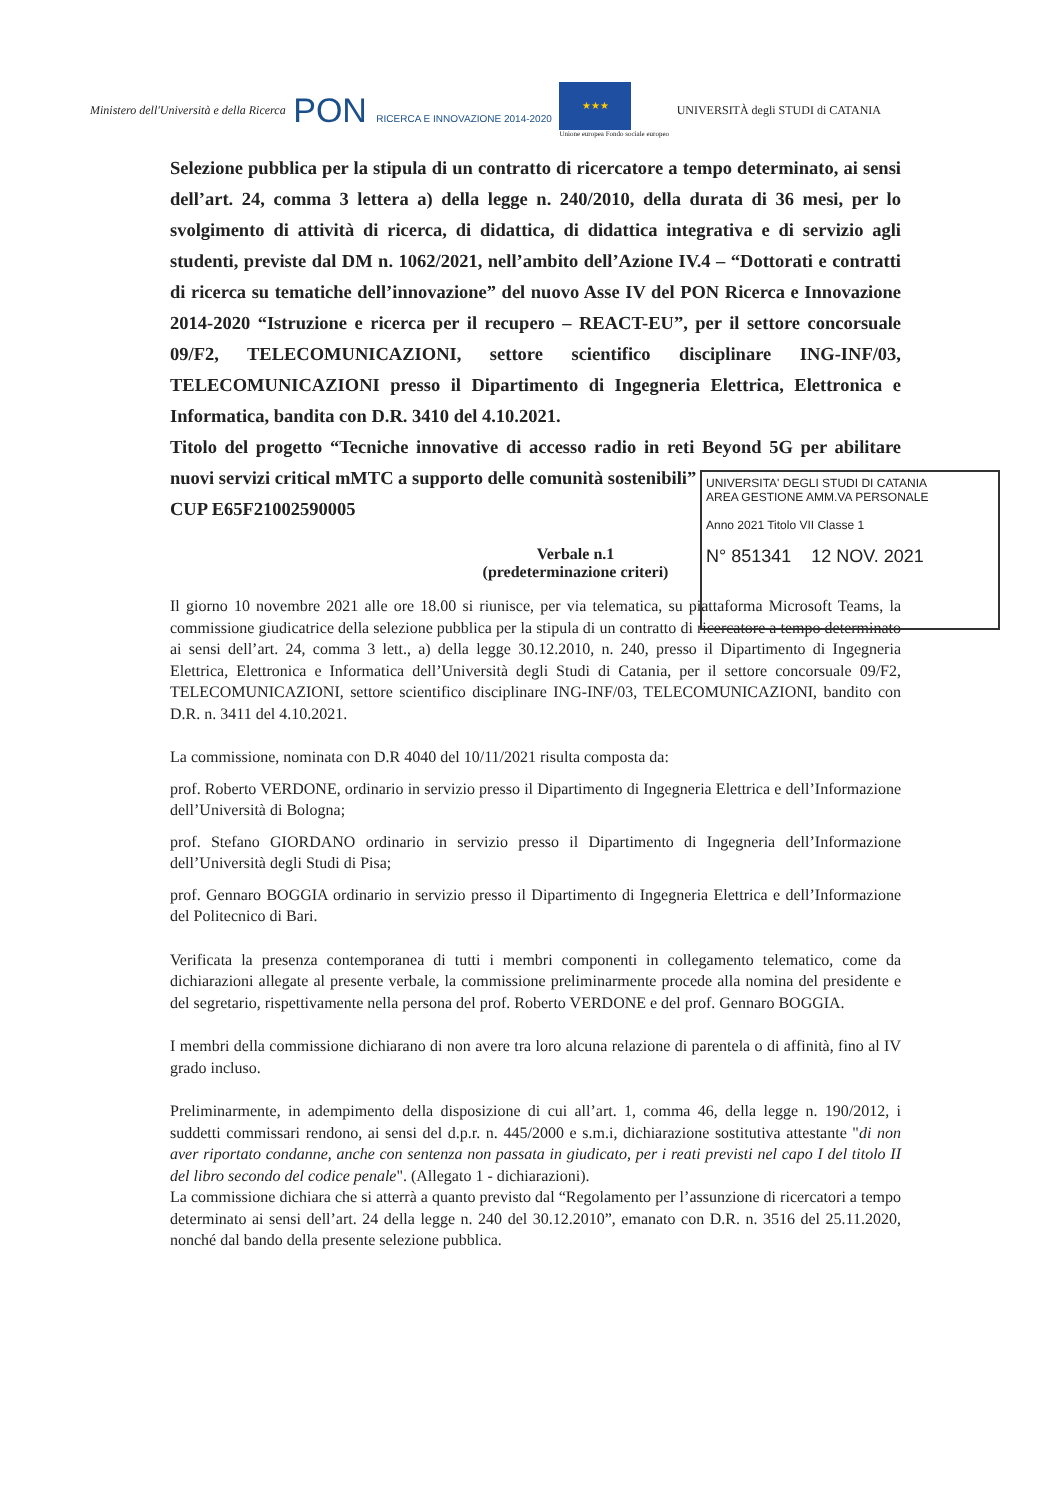Ministero dell'Università e della Ricerca
PON RICERCA E INNOVAZIONE 2014-2020
★★★
Unione europea Fondo sociale europeo
UNIVERSITÀ degli STUDI di CATANIA
Selezione pubblica per la stipula di un contratto di ricercatore a tempo determinato, ai sensi dell’art. 24, comma 3 lettera a) della legge n. 240/2010, della durata di 36 mesi, per lo svolgimento di attività di ricerca, di didattica, di didattica integrativa e di servizio agli studenti, previste dal DM n. 1062/2021, nell’ambito dell’Azione IV.4 – “Dottorati e contratti di ricerca su tematiche dell’innovazione” del nuovo Asse IV del PON Ricerca e Innovazione 2014-2020 “Istruzione e ricerca per il recupero – REACT-EU”, per il settore concorsuale 09/F2, TELECOMUNICAZIONI, settore scientifico disciplinare ING-INF/03, TELECOMUNICAZIONI presso il Dipartimento di Ingegneria Elettrica, Elettronica e Informatica, bandita con D.R. 3410 del 4.10.2021.
Titolo del progetto “Tecniche innovative di accesso radio in reti Beyond 5G per abilitare nuovi servizi critical mMTC a supporto delle comunità sostenibili”
CUP E65F21002590005
Verbale n.1
(predeterminazione criteri)
Il giorno 10 novembre 2021 alle ore 18.00 si riunisce, per via telematica, su piattaforma Microsoft Teams, la commissione giudicatrice della selezione pubblica per la stipula di un contratto di ricercatore a tempo determinato ai sensi dell’art. 24, comma 3 lett., a) della legge 30.12.2010, n. 240, presso il Dipartimento di Ingegneria Elettrica, Elettronica e Informatica dell’Università degli Studi di Catania, per il settore concorsuale 09/F2, TELECOMUNICAZIONI, settore scientifico disciplinare ING-INF/03, TELECOMUNICAZIONI, bandito con D.R. n. 3411 del 4.10.2021.
La commissione, nominata con D.R 4040 del 10/11/2021 risulta composta da:
prof. Roberto VERDONE, ordinario in servizio presso il Dipartimento di Ingegneria Elettrica e dell’Informazione dell’Università di Bologna;
prof. Stefano GIORDANO ordinario in servizio presso il Dipartimento di Ingegneria dell’Informazione dell’Università degli Studi di Pisa;
prof. Gennaro BOGGIA ordinario in servizio presso il Dipartimento di Ingegneria Elettrica e dell’Informazione del Politecnico di Bari.
Verificata la presenza contemporanea di tutti i membri componenti in collegamento telematico, come da dichiarazioni allegate al presente verbale, la commissione preliminarmente procede alla nomina del presidente e del segretario, rispettivamente nella persona del prof. Roberto VERDONE e del prof. Gennaro BOGGIA.
I membri della commissione dichiarano di non avere tra loro alcuna relazione di parentela o di affinità, fino al IV grado incluso.
Preliminarmente, in adempimento della disposizione di cui all’art. 1, comma 46, della legge n. 190/2012, i suddetti commissari rendono, ai sensi del d.p.r. n. 445/2000 e s.m.i, dichiarazione sostitutiva attestante "di non aver riportato condanne, anche con sentenza non passata in giudicato, per i reati previsti nel capo I del titolo II del libro secondo del codice penale". (Allegato 1 - dichiarazioni).
La commissione dichiara che si atterrà a quanto previsto dal “Regolamento per l’assunzione di ricercatori a tempo determinato ai sensi dell’art. 24 della legge n. 240 del 30.12.2010”, emanato con D.R. n. 3516 del 25.11.2020, nonché dal bando della presente selezione pubblica.
UNIVERSITA' DEGLI STUDI DI CATANIA
AREA GESTIONE AMM.VA PERSONALE
Anno 2021 Titolo VII Classe 1
N° 851341 12 NOV. 2021